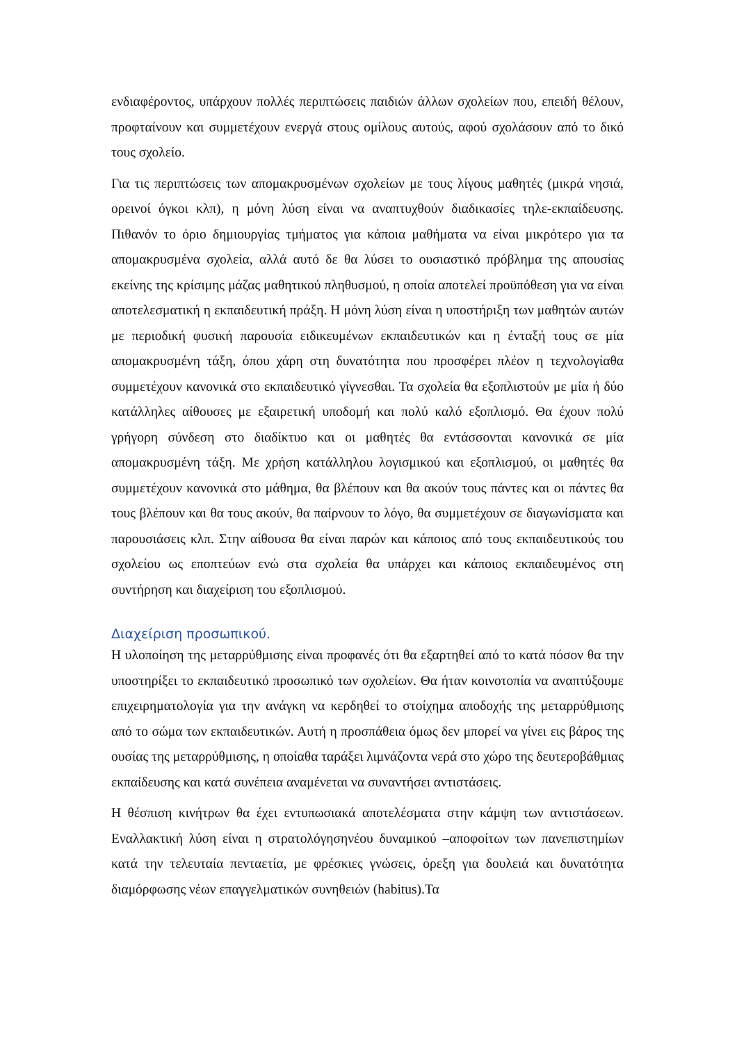ενδιαφέροντος, υπάρχουν πολλές περιπτώσεις παιδιών άλλων σχολείων που, επειδή θέλουν, προφταίνουν και συμμετέχουν ενεργά στους ομίλους αυτούς, αφού σχολάσουν από το δικό τους σχολείο.
Για τις περιπτώσεις των απομακρυσμένων σχολείων με τους λίγους μαθητές (μικρά νησιά, ορεινοί όγκοι κλπ), η μόνη λύση είναι να αναπτυχθούν διαδικασίες τηλε-εκπαίδευσης. Πιθανόν το όριο δημιουργίας τμήματος για κάποια μαθήματα να είναι μικρότερο για τα απομακρυσμένα σχολεία, αλλά αυτό δε θα λύσει το ουσιαστικό πρόβλημα της απουσίας εκείνης της κρίσιμης μάζας μαθητικού πληθυσμού, η οποία αποτελεί προϋπόθεση για να είναι αποτελεσματική η εκπαιδευτική πράξη. Η μόνη λύση είναι η υποστήριξη των μαθητών αυτών με περιοδική φυσική παρουσία ειδικευμένων εκπαιδευτικών και η ένταξή τους σε μία απομακρυσμένη τάξη, όπου χάρη στη δυνατότητα που προσφέρει πλέον η τεχνολογίαθα συμμετέχουν κανονικά στο εκπαιδευτικό γίγνεσθαι. Τα σχολεία θα εξοπλιστούν με μία ή δύο κατάλληλες αίθουσες με εξαιρετική υποδομή και πολύ καλό εξοπλισμό. Θα έχουν πολύ γρήγορη σύνδεση στο διαδίκτυο και οι μαθητές θα εντάσσονται κανονικά σε μία απομακρυσμένη τάξη. Με χρήση κατάλληλου λογισμικού και εξοπλισμού, οι μαθητές θα συμμετέχουν κανονικά στο μάθημα, θα βλέπουν και θα ακούν τους πάντες και οι πάντες θα τους βλέπουν και θα τους ακούν, θα παίρνουν το λόγο, θα συμμετέχουν σε διαγωνίσματα και παρουσιάσεις κλπ. Στην αίθουσα θα είναι παρών και κάποιος από τους εκπαιδευτικούς του σχολείου ως εποπτεύων ενώ στα σχολεία θα υπάρχει και κάποιος εκπαιδευμένος στη συντήρηση και διαχείριση του εξοπλισμού.
Διαχείριση προσωπικού.
Η υλοποίηση της μεταρρύθμισης είναι προφανές ότι θα εξαρτηθεί από το κατά πόσον θα την υποστηρίξει το εκπαιδευτικό προσωπικό των σχολείων. Θα ήταν κοινοτοπία να αναπτύξουμε επιχειρηματολογία για την ανάγκη να κερδηθεί το στοίχημα αποδοχής της μεταρρύθμισης από το σώμα των εκπαιδευτικών. Αυτή η προσπάθεια όμως δεν μπορεί να γίνει εις βάρος της ουσίας της μεταρρύθμισης, η οποίαθα ταράξει λιμνάζοντα νερά στο χώρο της δευτεροβάθμιας εκπαίδευσης και κατά συνέπεια αναμένεται να συναντήσει αντιστάσεις.
Η θέσπιση κινήτρων θα έχει εντυπωσιακά αποτελέσματα στην κάμψη των αντιστάσεων. Εναλλακτική λύση είναι η στρατολόγησηνέου δυναμικού –αποφοίτων των πανεπιστημίων κατά την τελευταία πενταετία, με φρέσκιες γνώσεις, όρεξη για δουλειά και δυνατότητα διαμόρφωσης νέων επαγγελματικών συνηθειών (habitus).Τα